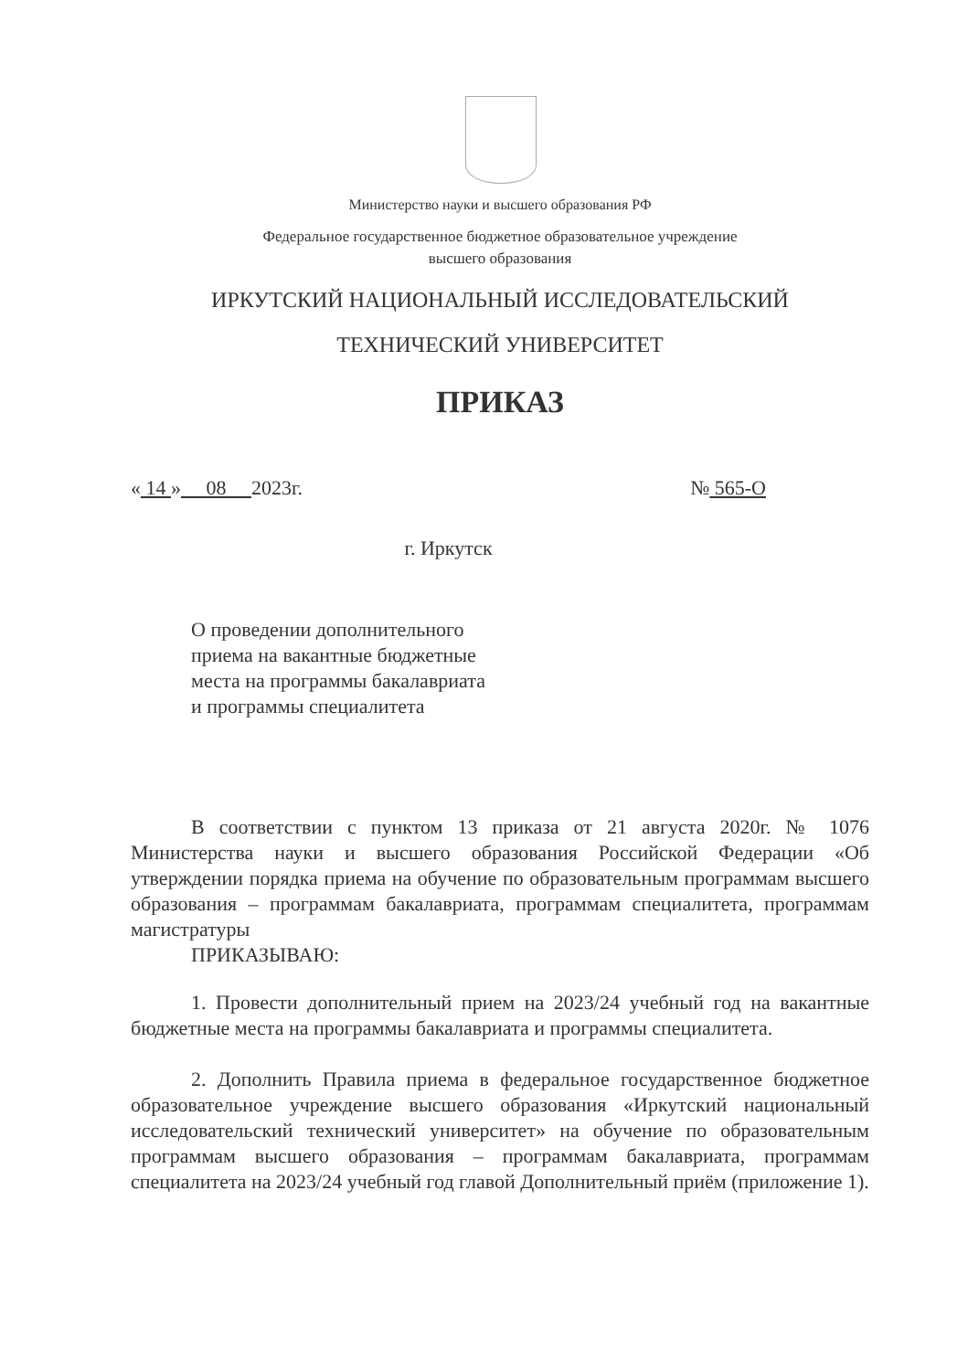Министерство науки и высшего образования РФ
Федеральное государственное бюджетное образовательное учреждение
высшего образования
ИРКУТСКИЙ НАЦИОНАЛЬНЫЙ ИССЛЕДОВАТЕЛЬСКИЙ
ТЕХНИЧЕСКИЙ УНИВЕРСИТЕТ
ПРИКАЗ
« 14 » 08 2023г. № 565-О
г. Иркутск
О проведении дополнительного
приема на вакантные бюджетные
места на программы бакалавриата
и программы специалитета
В соответствии с пунктом 13 приказа от 21 августа 2020г. № 1076 Министерства науки и высшего образования Российской Федерации «Об утверждении порядка приема на обучение по образовательным программам высшего образования – программам бакалавриата, программам специалитета, программам магистратуры
ПРИКАЗЫВАЮ:
1. Провести дополнительный прием на 2023/24 учебный год на вакантные бюджетные места на программы бакалавриата и программы специалитета.
2. Дополнить Правила приема в федеральное государственное бюджетное образовательное учреждение высшего образования «Иркутский национальный исследовательский технический университет» на обучение по образовательным программам высшего образования – программам бакалавриата, программам специалитета на 2023/24 учебный год главой Дополнительный приём (приложение 1).